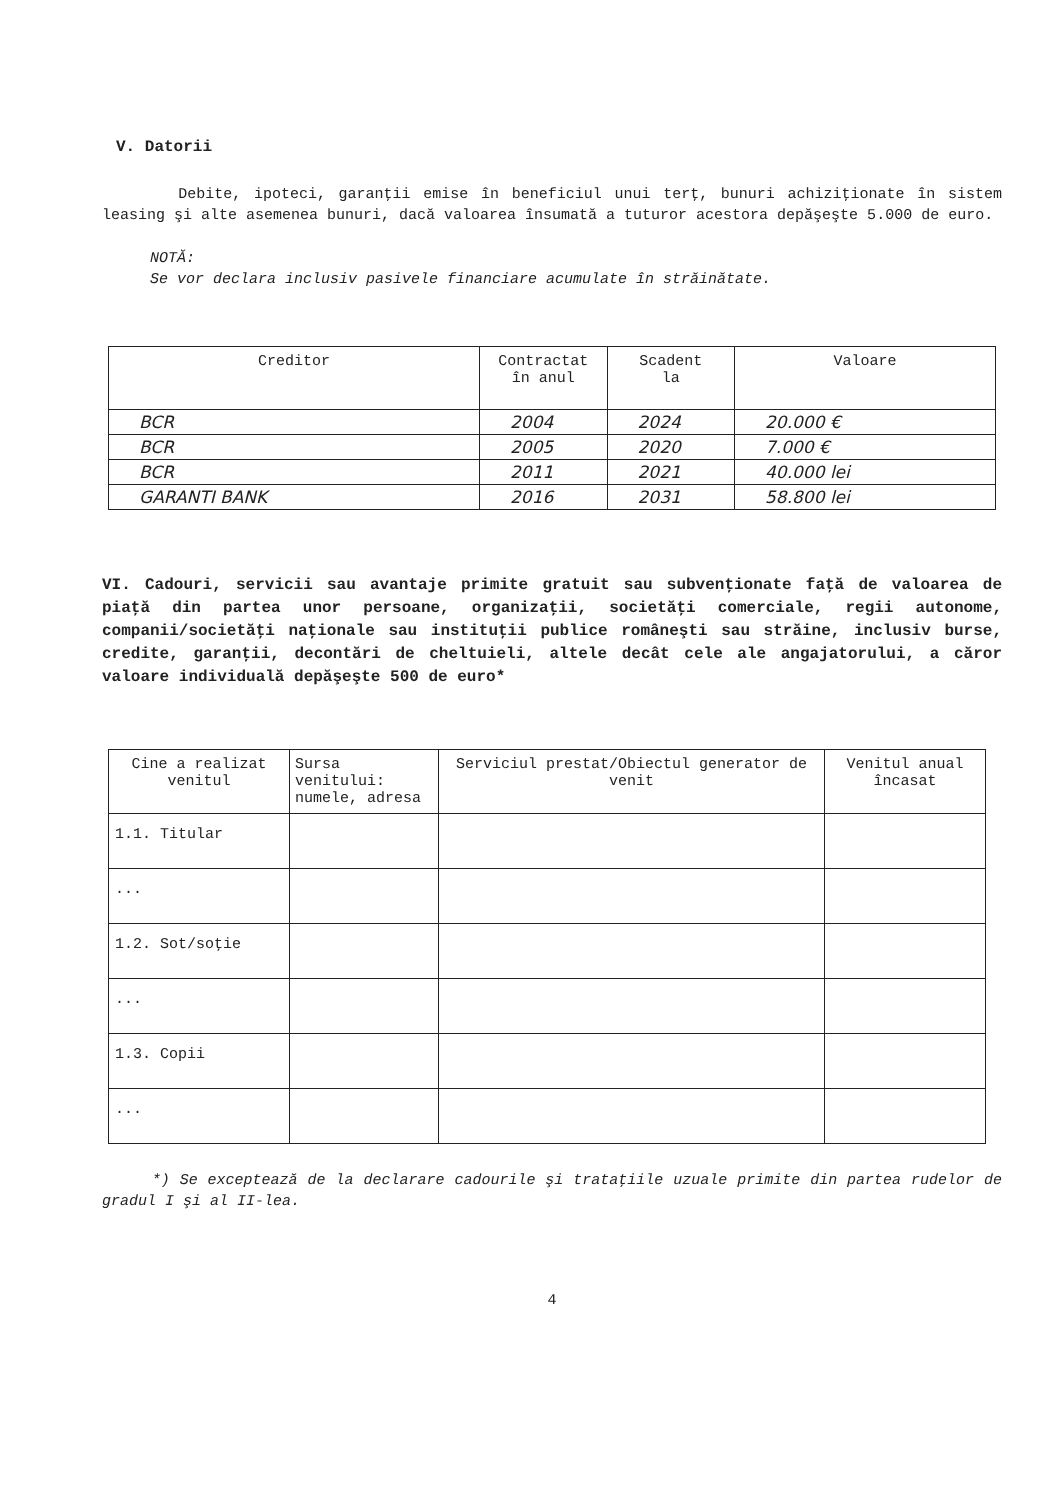V. Datorii
Debite, ipoteci, garanţii emise în beneficiul unui terţ, bunuri achiziţionate în sistem leasing şi alte asemenea bunuri, dacă valoarea însumată a tuturor acestora depăşeşte 5.000 de euro.
NOTĂ:
Se vor declara inclusiv pasivele financiare acumulate în străinătate.
| Creditor | Contractat în anul | Scadent la | Valoare |
| --- | --- | --- | --- |
| BCR | 2004 | 2024 | 20.000 € |
| BCR | 2005 | 2020 | 7.000 € |
| BCR | 2011 | 2021 | 40.000 lei |
| GARANTI BANK | 2016 | 2031 | 58.800 lei |
VI. Cadouri, servicii sau avantaje primite gratuit sau subvenţionate faţă de valoarea de piaţă din partea unor persoane, organizaţii, societăţi comerciale, regii autonome, companii/societăţi naţionale sau instituţii publice româneşti sau străine, inclusiv burse, credite, garanţii, decontări de cheltuieli, altele decât cele ale angajatorului, a căror valoare individuală depăşeşte 500 de euro*
| Cine a realizat venitul | Sursa venitului: numele, adresa | Serviciul prestat/Obiectul generator de venit | Venitul anual încasat |
| --- | --- | --- | --- |
| 1.1. Titular | | | |
| ... | | | |
| 1.2. Sot/soţie | | | |
| ... | | | |
| 1.3. Copii | | | |
| ... | | | |
*) Se exceptează de la declarare cadourile şi trataţiile uzuale primite din partea rudelor de gradul I şi al II-lea.
4